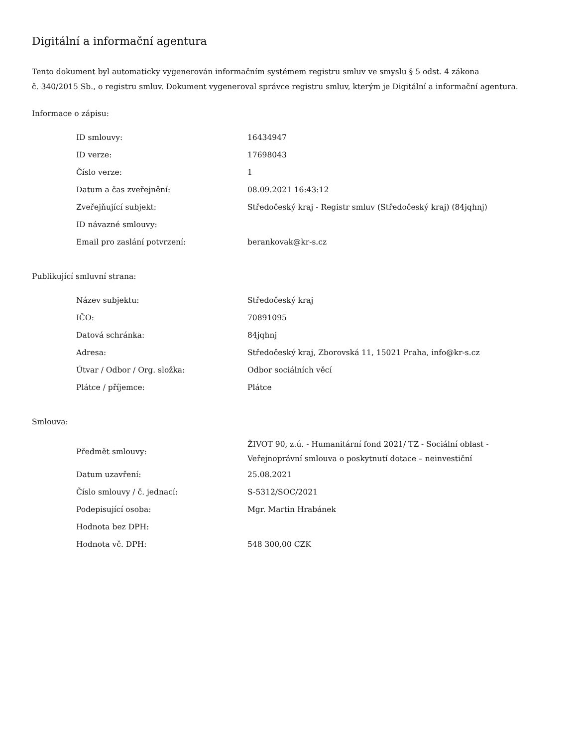Digitální a informační agentura
Tento dokument byl automaticky vygenerován informačním systémem registru smluv ve smyslu § 5 odst. 4 zákona
č. 340/2015 Sb., o registru smluv. Dokument vygeneroval správce registru smluv, kterým je Digitální a informační agentura.
Informace o zápisu:
| ID smlouvy: | 16434947 |
| ID verze: | 17698043 |
| Číslo verze: | 1 |
| Datum a čas zveřejnění: | 08.09.2021 16:43:12 |
| Zveřejňující subjekt: | Středočeský kraj - Registr smluv (Středočeský kraj) (84jqhnj) |
| ID návazné smlouvy: | |
| Email pro zaslání potvrzení: | berankovak@kr-s.cz |
Publikující smluvní strana:
| Název subjektu: | Středočeský kraj |
| IČO: | 70891095 |
| Datová schránka: | 84jqhnj |
| Adresa: | Středočeský kraj, Zborovská 11, 15021 Praha, info@kr-s.cz |
| Útvar / Odbor / Org. složka: | Odbor sociálních věcí |
| Plátce / příjemce: | Plátce |
Smlouva:
| Předmět smlouvy: | ŽIVOT 90, z.ú. - Humanitární fond 2021/ TZ - Sociální oblast - Veřejnoprávní smlouva o poskytnutí dotace – neinvestiční |
| Datum uzavření: | 25.08.2021 |
| Číslo smlouvy / č. jednací: | S-5312/SOC/2021 |
| Podepisující osoba: | Mgr. Martin Hrabánek |
| Hodnota bez DPH: | |
| Hodnota vč. DPH: | 548 300,00 CZK |